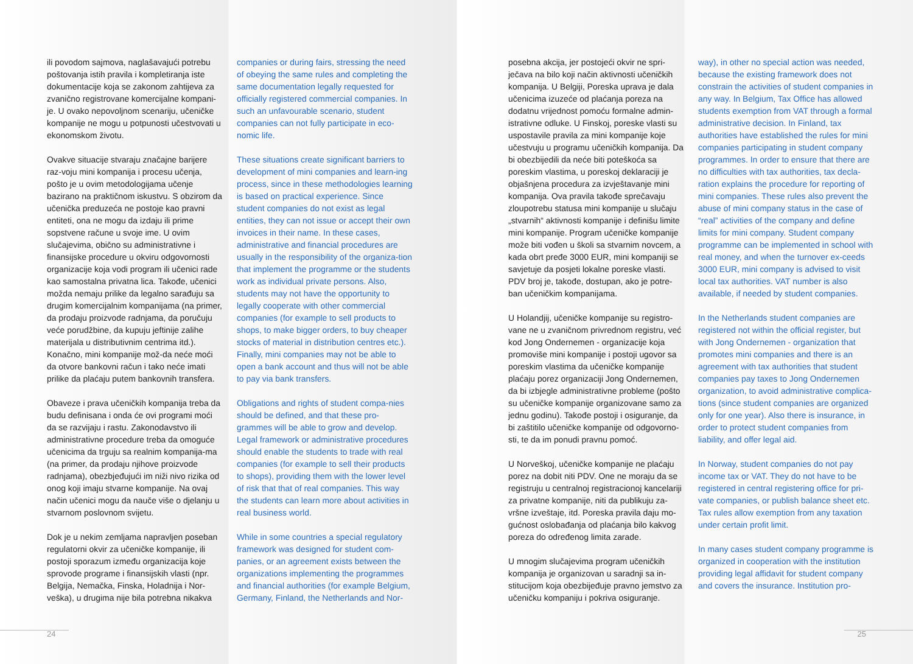ili povodom sajmova, naglašavajući potrebu poštovanja istih pravila i kompletiranja iste dokumentacije koja se zakonom zahtijeva za zvanično registrovane komercijalne kompani-je. U ovako nepovoljnom scenariju, učeničke kompanije ne mogu u potpunosti učestvovati u ekonomskom životu.
Ovakve situacije stvaraju značajne barijere raz-voju mini kompanija i procesu učenja, pošto je u ovim metodologijama učenje bazirano na praktičnom iskustvu. S obzirom da učenička preduzeća ne postoje kao pravni entiteti, ona ne mogu da izdaju ili prime sopstvene račune u svoje ime. U ovim slučajevima, obično su administrativne i finansijske procedure u okviru odgovornosti organizacije koja vodi program ili učenici rade kao samostalna privatna lica. Takođe, učenici možda nemaju prilike da legalno sarađuju sa drugim komercijalnim kompanijama (na primer, da prodaju proizvode radnjama, da poručuju veće porudžbine, da kupuju jeftinije zalihe materijala u distributivnim centrima itd.). Konačno, mini kompanije mož-da neće moći da otvore bankovni račun i tako neće imati prilike da plaćaju putem bankovnih transfera.
Obaveze i prava učeničkih kompanija treba da budu definisana i onda će ovi programi moći da se razvijaju i rastu. Zakonodavstvo ili administrativne procedure treba da omoguće učenicima da trguju sa realnim kompanija-ma (na primer, da prodaju njihove proizvode radnjama), obezbjeđujući im niži nivo rizika od onog koji imaju stvarne kompanije. Na ovaj način učenici mogu da nauče više o djelanju u stvarnom poslovnom svijetu.
Dok je u nekim zemljama napravljen poseban regulatorni okvir za učeničke kompanije, ili postoji sporazum između organizacija koje sprovode programe i finansijskih vlasti (npr. Belgija, Nemačka, Finska, Holadnija i Nor-veška), u drugima nije bila potrebna nikakva
companies or during fairs, stressing the need of obeying the same rules and completing the same documentation legally requested for officially registered commercial companies. In such an unfavourable scenario, student companies can not fully participate in eco-nomic life.
These situations create significant barriers to development of mini companies and learn-ing process, since in these methodologies learning is based on practical experience. Since student companies do not exist as legal entities, they can not issue or accept their own invoices in their name. In these cases, administrative and financial procedures are usually in the responsibility of the organiza-tion that implement the programme or the students work as individual private persons. Also, students may not have the opportunity to legally cooperate with other commercial companies (for example to sell products to shops, to make bigger orders, to buy cheaper stocks of material in distribution centres etc.). Finally, mini companies may not be able to open a bank account and thus will not be able to pay via bank transfers.
Obligations and rights of student compa-nies should be defined, and that these pro-grammes will be able to grow and develop. Legal framework or administrative procedures should enable the students to trade with real companies (for example to sell their products to shops), providing them with the lower level of risk that that of real companies. This way the students can learn more about activities in real business world.
While in some countries a special regulatory framework was designed for student com-panies, or an agreement exists between the organizations implementing the programmes and financial authorities (for example Belgium, Germany, Finland, the Netherlands and Nor-
posebna akcija, jer postojeći okvir ne spri-ječava na bilo koji način aktivnosti učeničkih kompanija. U Belgiji, Poreska uprava je dala učenicima izuzeće od plaćanja poreza na dodatnu vrijednost pomoću formalne admin-istrativne odluke. U Finskoj, poreske vlasti su uspostavile pravila za mini kompanije koje učestvuju u programu učeničkih kompanija. Da bi obezbijedili da neće biti poteškoća sa poreskim vlastima, u poreskoj deklaraciji je objašnjena procedura za izvještavanje mini kompanija. Ova pravila takođe sprečavaju zloupotrebu statusa mini kompanije u slučaju „stvarnih“ aktivnosti kompanije i definišu limite mini kompanije. Program učeničke kompanije može biti vođen u školi sa stvarnim novcem, a kada obrt pređe 3000 EUR, mini kompaniji se savjetuje da posjeti lokalne poreske vlasti. PDV broj je, takođe, dostupan, ako je potre-ban učeničkim kompanijama.
U Holandjij, učeničke kompanije su registro-vane ne u zvaničnom privrednom registru, već kod Jong Ondernemen - organizacije koja promoviše mini kompanije i postoji ugovor sa poreskim vlastima da učeničke kompanije plaćaju porez organizaciji Jong Ondernemen, da bi izbjegle administrativne probleme (pošto su učeničke kompanije organizovane samo za jednu godinu). Takođe postoji i osiguranje, da bi zaštitilo učeničke kompanije od odgovorno-sti, te da im ponudi pravnu pomoć.
U Norveškoj, učeničke kompanije ne plaćaju porez na dobit niti PDV. One ne moraju da se registruju u centralnoj registracionoj kancelariji za privatne kompanije, niti da publikuju za-vršne izveštaje, itd. Poreska pravila daju mo-gućnost oslobađanja od plaćanja bilo kakvog poreza do određenog limita zarade.
U mnogim slučajevima program učeničkih kompanija je organizovan u saradnji sa in-stitucijom koja obezbijeđuje pravno jemstvo za učeničku kompaniju i pokriva osiguranje.
way), in other no special action was needed, because the existing framework does not constrain the activities of student companies in any way. In Belgium, Tax Office has allowed students exemption from VAT through a formal administrative decision. In Finland, tax authorities have established the rules for mini companies participating in student company programmes. In order to ensure that there are no difficulties with tax authorities, tax decla-ration explains the procedure for reporting of mini companies. These rules also prevent the abuse of mini company status in the case of “real” activities of the company and define limits for mini company. Student company programme can be implemented in school with real money, and when the turnover ex-ceeds 3000 EUR, mini company is advised to visit local tax authorities. VAT number is also available, if needed by student companies.
In the Netherlands student companies are registered not within the official register, but with Jong Ondernemen - organization that promotes mini companies and there is an agreement with tax authorities that student companies pay taxes to Jong Ondernemen organization, to avoid administrative complica-tions (since student companies are organized only for one year). Also there is insurance, in order to protect student companies from liability, and offer legal aid.
In Norway, student companies do not pay income tax or VAT. They do not have to be registered in central registering office for pri-vate companies, or publish balance sheet etc. Tax rules allow exemption from any taxation under certain profit limit.
In many cases student company programme is organized in cooperation with the institution providing legal affidavit for student company and covers the insurance. Institution pro-
24 25